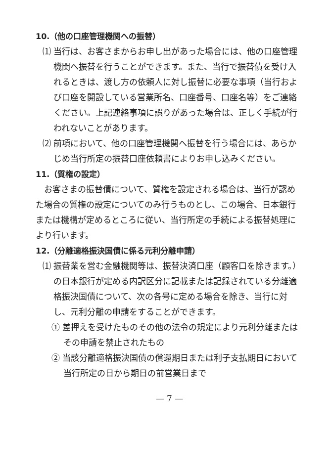10.（他の口座管理機関への振替）
⑴ 当行は、お客さまからお申し出があった場合には、他の口座管理機関へ振替を行うことができます。また、当行で振替債を受け入れるときは、渡し方の依頼人に対し振替に必要な事項（当行および口座を開設している営業所名、口座番号、口座名等）をご連絡ください。上記連絡事項に誤りがあった場合は、正しく手続が行われないことがあります。
⑵ 前項において、他の口座管理機関へ振替を行う場合には、あらかじめ当行所定の振替口座依頼書によりお申し込みください。
11.（質権の設定）
お客さまの振替債について、質権を設定される場合は、当行が認めた場合の質権の設定についてのみ行うものとし、この場合、日本銀行または機構が定めるところに従い、当行所定の手続による振替処理により行います。
12.（分離適格振決国債に係る元利分離申請）
⑴ 振替業を営む金融機関等は、振替決済口座（顧客口を除きます。）の日本銀行が定める内訳区分に記載または記録されている分離適格振決国債について、次の各号に定める場合を除き、当行に対し、元利分離の申請をすることができます。
① 差押えを受けたものその他の法令の規定により元利分離またはその申請を禁止されたもの
② 当該分離適格振決国債の償還期日または利子支払期日において当行所定の日から期日の前営業日まで
— 7 —